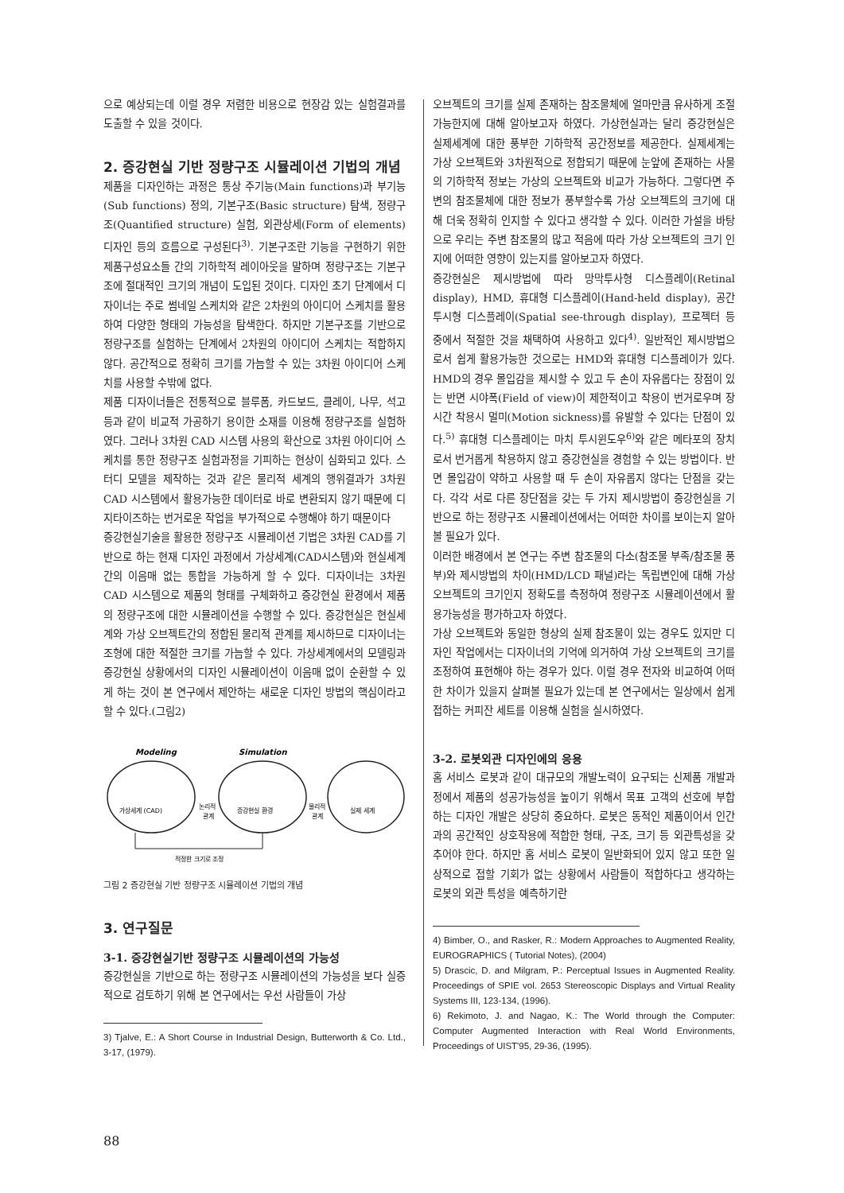으로 예상되는데 이럴 경우 저렴한 비용으로 현장감 있는 실험결과를 도출할 수 있을 것이다.
2. 증강현실 기반 정량구조 시뮬레이션 기법의 개념
제품을 디자인하는 과정은 통상 주기능(Main functions)과 부기능(Sub functions) 정의, 기본구조(Basic structure) 탐색, 정량구조(Quantified structure) 실험, 외관상세(Form of elements) 디자인 등의 흐름으로 구성된다<sup>3)</sup>. 기본구조란 기능을 구현하기 위한 제품구성요소들 간의 기하학적 레이아웃을 말하며 정량구조는 기본구조에 절대적인 크기의 개념이 도입된 것이다. 디자인 초기 단계에서 디자이너는 주로 썸네일 스케치와 같은 2차원의 아이디어 스케치를 활용하여 다양한 형태의 가능성을 탐색한다. 하지만 기본구조를 기반으로 정량구조를 실험하는 단계에서 2차원의 아이디어 스케치는 적합하지 않다. 공간적으로 정확히 크기를 가늠할 수 있는 3차원 아이디어 스케치를 사용할 수밖에 없다.
제품 디자이너들은 전통적으로 블루폼, 카드보드, 클레이, 나무, 석고 등과 같이 비교적 가공하기 용이한 소재를 이용해 정량구조를 실험하였다. 그러나 3차원 CAD 시스템 사용의 확산으로 3차원 아이디어 스케치를 통한 정량구조 실험과정을 기피하는 현상이 심화되고 있다. 스터디 모델을 제작하는 것과 같은 물리적 세계의 행위결과가 3차원 CAD 시스템에서 활용가능한 데이터로 바로 변환되지 않기 때문에 디지타이즈하는 번거로운 작업을 부가적으로 수행해야 하기 때문이다
증강현실기술을 활용한 정량구조 시뮬레이션 기법은 3차원 CAD를 기반으로 하는 현재 디자인 과정에서 가상세계(CAD시스템)와 현실세계간의 이음매 없는 통합을 가능하게 할 수 있다. 디자이너는 3차원 CAD 시스템으로 제품의 형태를 구체화하고 증강현실 환경에서 제품의 정량구조에 대한 시뮬레이션을 수행할 수 있다. 증강현실은 현실세계와 가상 오브젝트간의 정합된 물리적 관계를 제시하므로 디자이너는 조형에 대한 적절한 크기를 가늠할 수 있다. 가상세계에서의 모델링과 증강현실 상황에서의 디자인 시뮬레이션이 이음매 없이 순환할 수 있게 하는 것이 본 연구에서 제안하는 새로운 디자인 방법의 핵심이라고 할 수 있다.(그림2)
Modeling
Simulation
가상세계 (CAD)
논리적
관계
증강현실 환경
물리적
관계
실제 세계
적정한 크기로 조정
그림 2 증강현실 기반 정량구조 시뮬레이션 기법의 개념
3. 연구질문
3-1. 증강현실기반 정량구조 시뮬레이션의 가능성
증강현실을 기반으로 하는 정량구조 시뮬레이션의 가능성을 보다 실증적으로 검토하기 위해 본 연구에서는 우선 사람들이 가상
3) Tjalve, E.: A Short Course in Industrial Design, Butterworth & Co. Ltd., 3-17, (1979).
오브젝트의 크기를 실제 존재하는 참조물체에 얼마만큼 유사하게 조절 가능한지에 대해 알아보고자 하였다. 가상현실과는 달리 증강현실은 실제세계에 대한 풍부한 기하학적 공간정보를 제공한다. 실제세계는 가상 오브젝트와 3차원적으로 정합되기 때문에 눈앞에 존재하는 사물의 기하학적 정보는 가상의 오브젝트와 비교가 가능하다. 그렇다면 주변의 참조물체에 대한 정보가 풍부할수록 가상 오브젝트의 크기에 대해 더욱 정확히 인지할 수 있다고 생각할 수 있다. 이러한 가설을 바탕으로 우리는 주변 참조물의 많고 적음에 따라 가상 오브젝트의 크기 인지에 어떠한 영향이 있는지를 알아보고자 하였다.
증강현실은 제시방법에 따라 망막투사형 디스플레이(Retinal display), HMD, 휴대형 디스플레이(Hand-held display), 공간투시형 디스플레이(Spatial see-through display), 프로젝터 등 중에서 적절한 것을 채택하여 사용하고 있다<sup>4)</sup>. 일반적인 제시방법으로서 쉽게 활용가능한 것으로는 HMD와 휴대형 디스플레이가 있다. HMD의 경우 몰입감을 제시할 수 있고 두 손이 자유롭다는 장점이 있는 반면 시야폭(Field of view)이 제한적이고 착용이 번거로우며 장시간 착용시 멀미(Motion sickness)를 유발할 수 있다는 단점이 있다.<sup>5)</sup> 휴대형 디스플레이는 마치 투시윈도우<sup>6)</sup>와 같은 메타포의 장치로서 번거롭게 착용하지 않고 증강현실을 경험할 수 있는 방법이다. 반면 몰입감이 약하고 사용할 때 두 손이 자유롭지 않다는 단점을 갖는다. 각각 서로 다른 장단점을 갖는 두 가지 제시방법이 증강현실을 기반으로 하는 정량구조 시뮬레이션에서는 어떠한 차이를 보이는지 알아볼 필요가 있다.
이러한 배경에서 본 연구는 주변 참조물의 다소(참조물 부족/참조물 풍부)와 제시방법의 차이(HMD/LCD 패널)라는 독립변인에 대해 가상 오브젝트의 크기인지 정확도를 측정하여 정량구조 시뮬레이션에서 활용가능성을 평가하고자 하였다.
가상 오브젝트와 동일한 형상의 실제 참조물이 있는 경우도 있지만 디자인 작업에서는 디자이너의 기억에 의거하여 가상 오브젝트의 크기를 조정하여 표현해야 하는 경우가 있다. 이럴 경우 전자와 비교하여 어떠한 차이가 있을지 살펴볼 필요가 있는데 본 연구에서는 일상에서 쉽게 접하는 커피잔 세트를 이용해 실험을 실시하였다.
3-2. 로봇외관 디자인에의 응용
홈 서비스 로봇과 같이 대규모의 개발노력이 요구되는 신제품 개발과정에서 제품의 성공가능성을 높이기 위해서 목표 고객의 선호에 부합하는 디자인 개발은 상당히 중요하다. 로봇은 동적인 제품이어서 인간과의 공간적인 상호작용에 적합한 형태, 구조, 크기 등 외관특성을 갖추어야 한다. 하지만 홈 서비스 로봇이 일반화되어 있지 않고 또한 일상적으로 접할 기회가 없는 상황에서 사람들이 적합하다고 생각하는 로봇의 외관 특성을 예측하기란
4) Bimber, O., and Rasker, R.: Modern Approaches to Augmented Reality, EUROGRAPHICS ( Tutorial Notes), (2004)
5) Drascic, D. and Milgram, P.: Perceptual Issues in Augmented Reality. Proceedings of SPIE vol. 2653 Stereoscopic Displays and Virtual Reality Systems III, 123-134, (1996).
6) Rekimoto, J. and Nagao, K.: The World through the Computer: Computer Augmented Interaction with Real World Environments, Proceedings of UIST'95, 29-36, (1995).
88